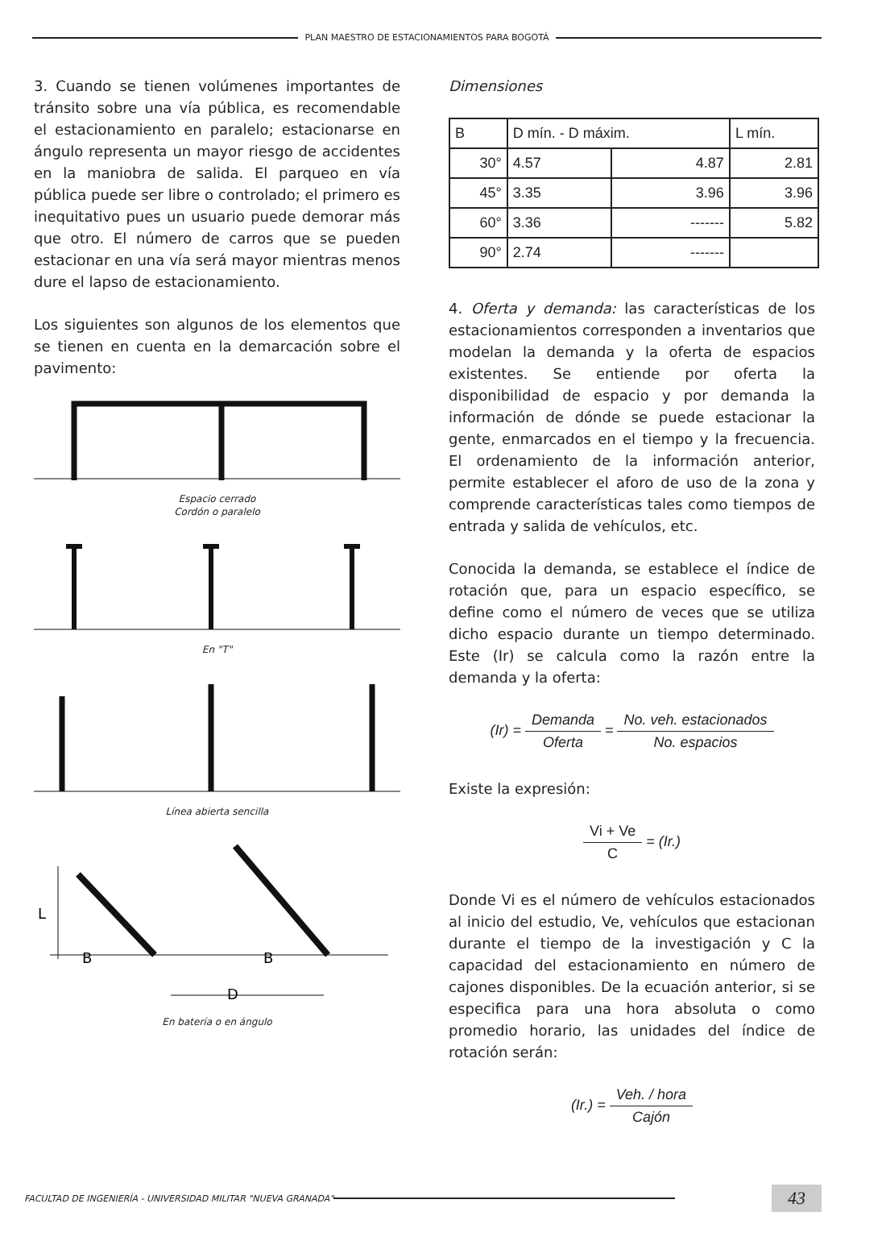PLAN MAESTRO DE ESTACIONAMIENTOS PARA BOGOTÁ
3. Cuando se tienen volúmenes importantes de tránsito sobre una vía pública, es recomendable el estacionamiento en paralelo; estacionarse en ángulo representa un mayor riesgo de accidentes en la maniobra de salida. El parqueo en vía pública puede ser libre o controlado; el primero es inequitativo pues un usuario puede demorar más que otro. El número de carros que se pueden estacionar en una vía será mayor mientras menos dure el lapso de estacionamiento.
Los siguientes son algunos de los elementos que se tienen en cuenta en la demarcación sobre el pavimento:
Espacio cerrado
Cordón o paralelo
En "T"
Línea abierta sencilla
L
B
B
D
En batería o en ángulo
Dimensiones
| B | D mín. - D máxim. | | L mín. |
| --- | --- | --- | --- |
| 30° | 4.57 | 4.87 | 2.81 |
| 45° | 3.35 | 3.96 | 3.96 |
| 60° | 3.36 | ------- | 5.82 |
| 90° | 2.74 | ------- | |
4. Oferta y demanda: las características de los estacionamientos corresponden a inventarios que modelan la demanda y la oferta de espacios existentes. Se entiende por oferta la disponibilidad de espacio y por demanda la información de dónde se puede estacionar la gente, enmarcados en el tiempo y la frecuencia. El ordenamiento de la información anterior, permite establecer el aforo de uso de la zona y comprende características tales como tiempos de entrada y salida de vehículos, etc.
Conocida la demanda, se establece el índice de rotación que, para un espacio específico, se define como el número de veces que se utiliza dicho espacio durante un tiempo determinado. Este (Ir) se calcula como la razón entre la demanda y la oferta:
(Ir) = Demanda Oferta = No. veh. estacionados No. espacios
Existe la expresión:
Vi + Ve C = (Ir.)
Donde Vi es el número de vehículos estacionados al inicio del estudio, Ve, vehículos que estacionan durante el tiempo de la investigación y C la capacidad del estacionamiento en número de cajones disponibles. De la ecuación anterior, si se especifica para una hora absoluta o como promedio horario, las unidades del índice de rotación serán:
(Ir.) = Veh. / hora Cajón
FACULTAD DE INGENIERÍA - UNIVERSIDAD MILITAR "NUEVA GRANADA"
43